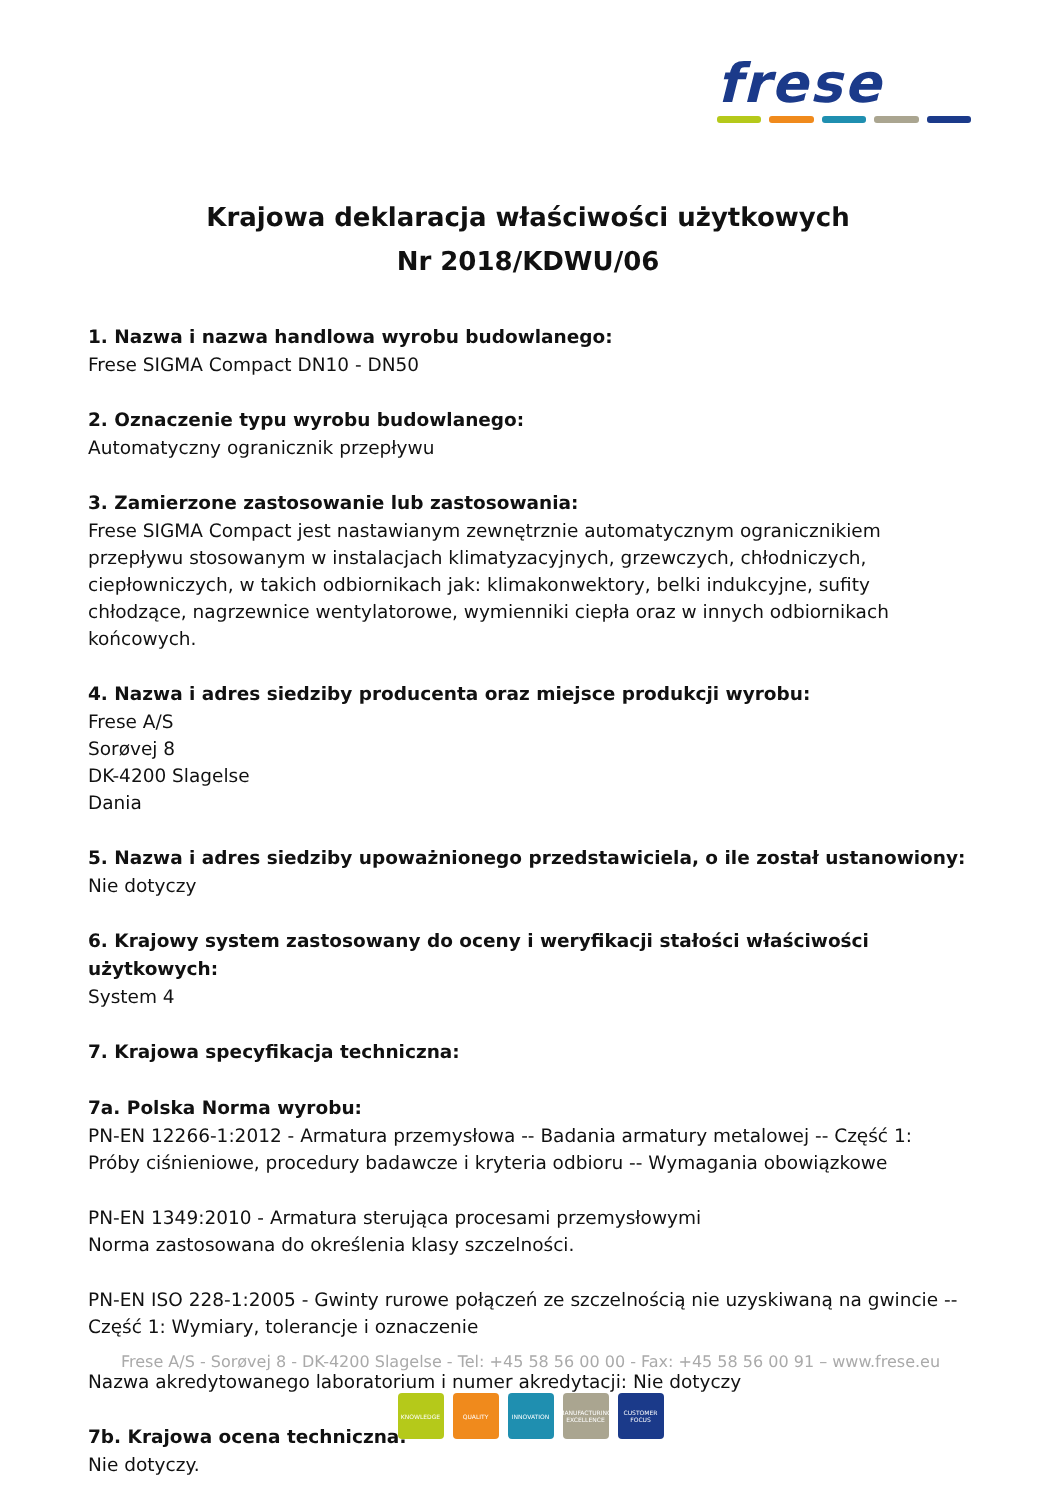frese
Krajowa deklaracja właściwości użytkowych
Nr 2018/KDWU/06
1. Nazwa i nazwa handlowa wyrobu budowlanego:
Frese SIGMA Compact DN10 - DN50
2. Oznaczenie typu wyrobu budowlanego:
Automatyczny ogranicznik przepływu
3. Zamierzone zastosowanie lub zastosowania:
Frese SIGMA Compact jest nastawianym zewnętrznie automatycznym ogranicznikiem przepływu stosowanym w instalacjach klimatyzacyjnych, grzewczych, chłodniczych, ciepłowniczych, w takich odbiornikach jak: klimakonwektory, belki indukcyjne, sufity chłodzące, nagrzewnice wentylatorowe, wymienniki ciepła oraz w innych odbiornikach końcowych.
4. Nazwa i adres siedziby producenta oraz miejsce produkcji wyrobu:
Frese A/S
Sorøvej 8
DK-4200 Slagelse
Dania
5. Nazwa i adres siedziby upoważnionego przedstawiciela, o ile został ustanowiony:
Nie dotyczy
6. Krajowy system zastosowany do oceny i weryfikacji stałości właściwości użytkowych:
System 4
7. Krajowa specyfikacja techniczna:
7a. Polska Norma wyrobu:
PN-EN 12266-1:2012 - Armatura przemysłowa -- Badania armatury metalowej -- Część 1: Próby ciśnieniowe, procedury badawcze i kryteria odbioru -- Wymagania obowiązkowe
PN-EN 1349:2010 - Armatura sterująca procesami przemysłowymi
Norma zastosowana do określenia klasy szczelności.
PN-EN ISO 228-1:2005 - Gwinty rurowe połączeń ze szczelnością nie uzyskiwaną na gwincie -- Część 1: Wymiary, tolerancje i oznaczenie
Nazwa akredytowanego laboratorium i numer akredytacji: Nie dotyczy
7b. Krajowa ocena techniczna:
Nie dotyczy.
Frese A/S - Sorøvej 8 - DK-4200 Slagelse - Tel: +45 58 56 00 00 - Fax: +45 58 56 00 91 – www.frese.eu
KNOWLEDGE QUALITY INNOVATION MANUFACTURING EXCELLENCE
CUSTOMER FOCUS